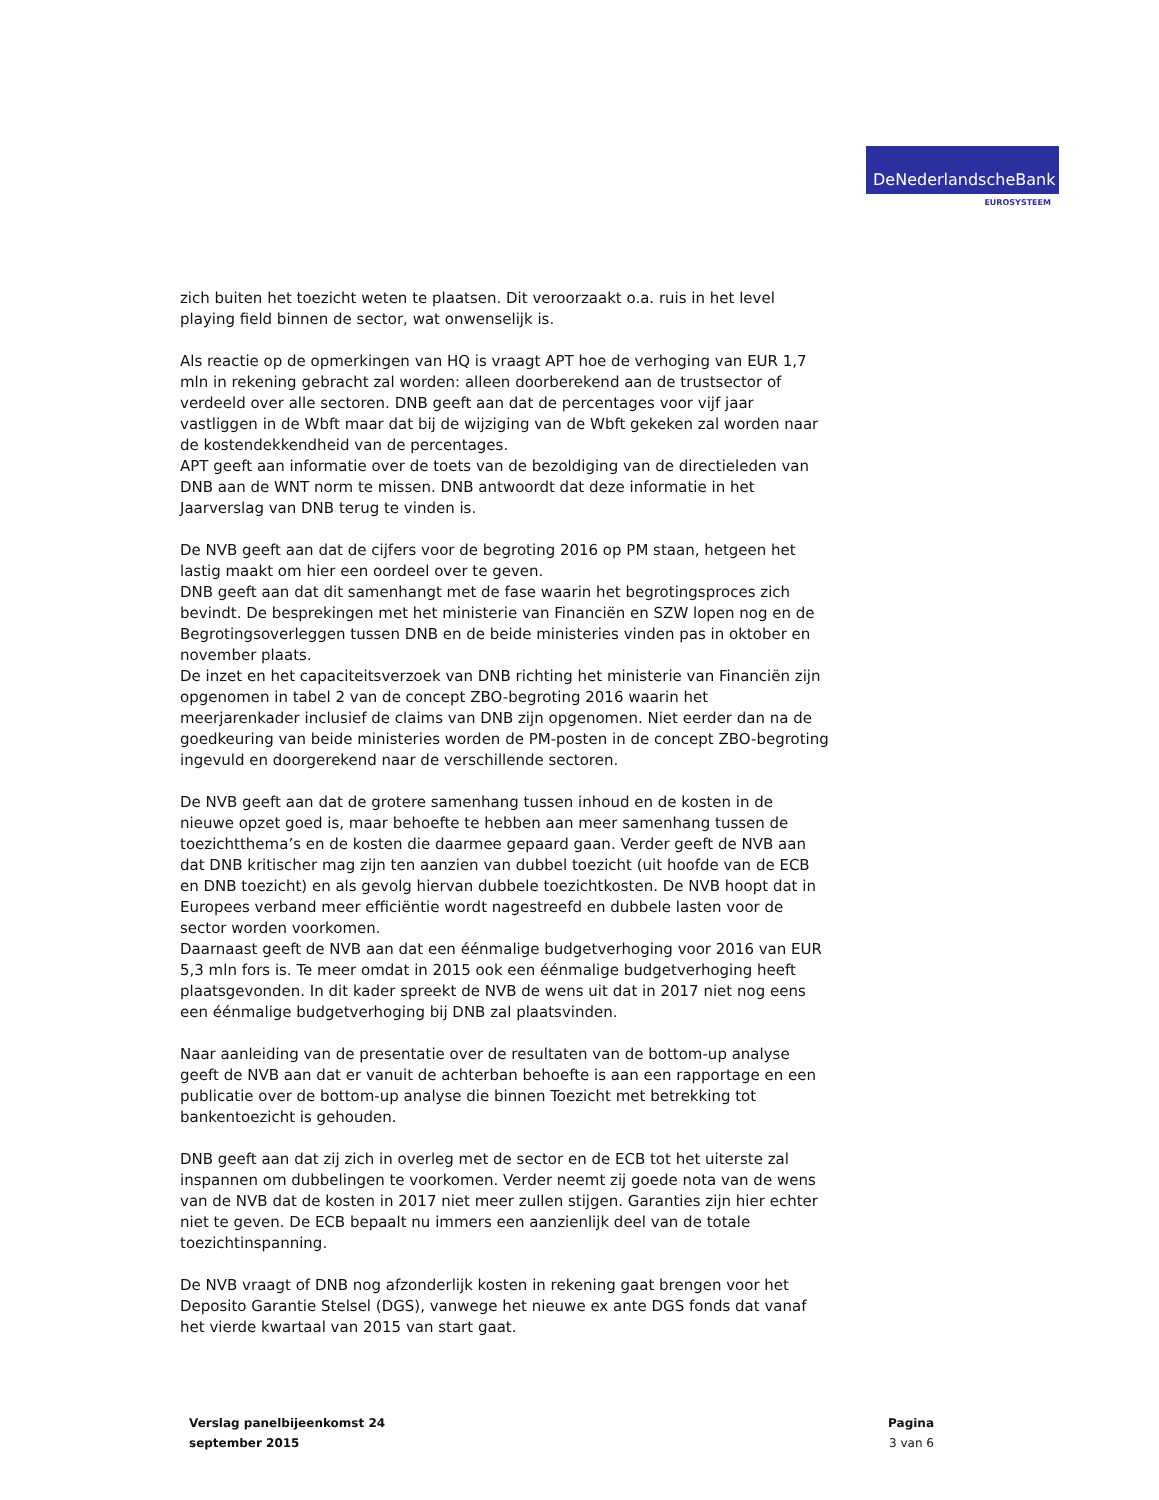DeNederlandscheBank
EUROSYSTEEM
zich buiten het toezicht weten te plaatsen. Dit veroorzaakt o.a. ruis in het level playing field binnen de sector, wat onwenselijk is.
Als reactie op de opmerkingen van HQ is vraagt APT hoe de verhoging van EUR 1,7 mln in rekening gebracht zal worden: alleen doorberekend aan de trustsector of verdeeld over alle sectoren. DNB geeft aan dat de percentages voor vijf jaar vastliggen in de Wbft maar dat bij de wijziging van de Wbft gekeken zal worden naar de kostendekkendheid van de percentages.
APT geeft aan informatie over de toets van de bezoldiging van de directieleden van DNB aan de WNT norm te missen. DNB antwoordt dat deze informatie in het Jaarverslag van DNB terug te vinden is.
De NVB geeft aan dat de cijfers voor de begroting 2016 op PM staan, hetgeen het lastig maakt om hier een oordeel over te geven.
DNB geeft aan dat dit samenhangt met de fase waarin het begrotingsproces zich bevindt. De besprekingen met het ministerie van Financiën en SZW lopen nog en de Begrotingsoverleggen tussen DNB en de beide ministeries vinden pas in oktober en november plaats.
De inzet en het capaciteitsverzoek van DNB richting het ministerie van Financiën zijn opgenomen in tabel 2 van de concept ZBO-begroting 2016 waarin het meerjarenkader inclusief de claims van DNB zijn opgenomen. Niet eerder dan na de goedkeuring van beide ministeries worden de PM-posten in de concept ZBO-begroting ingevuld en doorgerekend naar de verschillende sectoren.
De NVB geeft aan dat de grotere samenhang tussen inhoud en de kosten in de nieuwe opzet goed is, maar behoefte te hebben aan meer samenhang tussen de toezichtthema’s en de kosten die daarmee gepaard gaan. Verder geeft de NVB aan dat DNB kritischer mag zijn ten aanzien van dubbel toezicht (uit hoofde van de ECB en DNB toezicht) en als gevolg hiervan dubbele toezichtkosten. De NVB hoopt dat in Europees verband meer efficiëntie wordt nagestreefd en dubbele lasten voor de sector worden voorkomen.
Daarnaast geeft de NVB aan dat een éénmalige budgetverhoging voor 2016 van EUR 5,3 mln fors is. Te meer omdat in 2015 ook een éénmalige budgetverhoging heeft plaatsgevonden. In dit kader spreekt de NVB de wens uit dat in 2017 niet nog eens een éénmalige budgetverhoging bij DNB zal plaatsvinden.
Naar aanleiding van de presentatie over de resultaten van de bottom-up analyse geeft de NVB aan dat er vanuit de achterban behoefte is aan een rapportage en een publicatie over de bottom-up analyse die binnen Toezicht met betrekking tot bankentoezicht is gehouden.
DNB geeft aan dat zij zich in overleg met de sector en de ECB tot het uiterste zal inspannen om dubbelingen te voorkomen. Verder neemt zij goede nota van de wens van de NVB dat de kosten in 2017 niet meer zullen stijgen. Garanties zijn hier echter niet te geven. De ECB bepaalt nu immers een aanzienlijk deel van de totale toezichtinspanning.
De NVB vraagt of DNB nog afzonderlijk kosten in rekening gaat brengen voor het Deposito Garantie Stelsel (DGS), vanwege het nieuwe ex ante DGS fonds dat vanaf het vierde kwartaal van 2015 van start gaat.
Verslag panelbijeenkomst 24
september 2015
Pagina
3 van 6